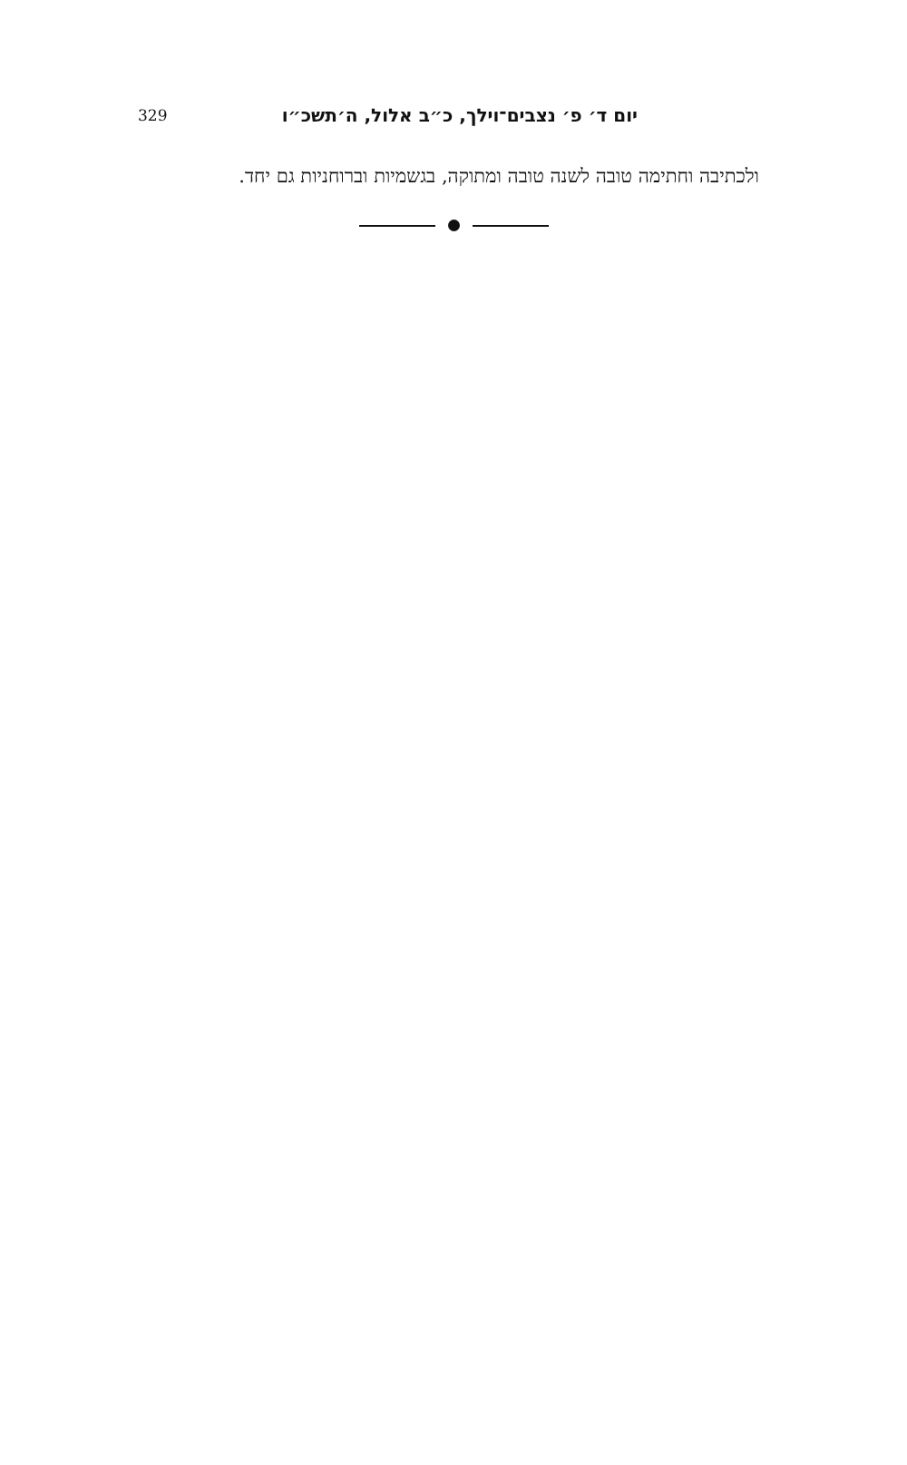329 יום ד׳ פ׳ נצבים־וילך, כ״ב אלול, ה׳תשכ״ו
ולכתיבה וחתימה טובה לשנה טובה ומתוקה, בגשמיות וברוחניות גם יחד.